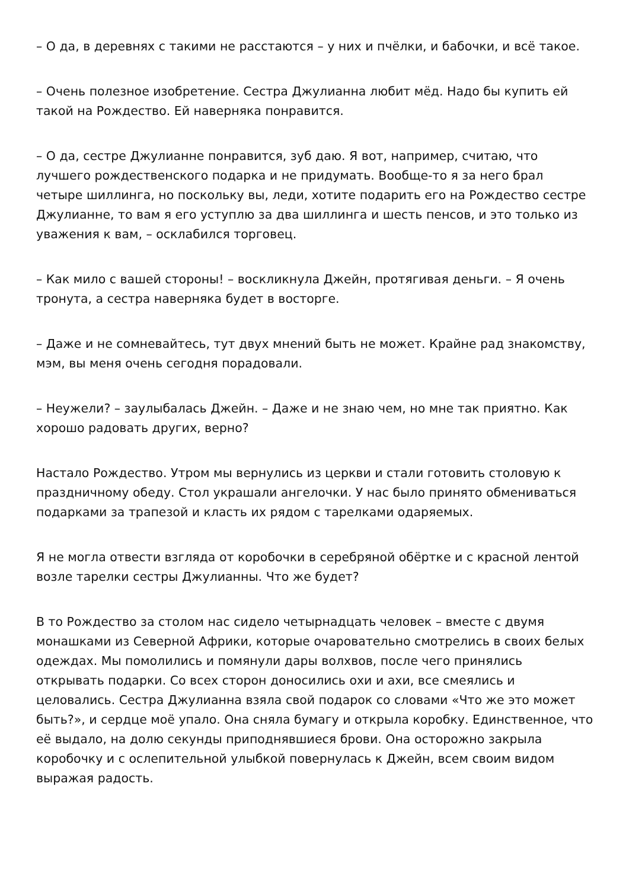– О да, в деревнях с такими не расстаются – у них и пчёлки, и бабочки, и всё такое.
– Очень полезное изобретение. Сестра Джулианна любит мёд. Надо бы купить ей такой на Рождество. Ей наверняка понравится.
– О да, сестре Джулианне понравится, зуб даю. Я вот, например, считаю, что лучшего рождественского подарка и не придумать. Вообще-то я за него брал четыре шиллинга, но поскольку вы, леди, хотите подарить его на Рождество сестре Джулианне, то вам я его уступлю за два шиллинга и шесть пенсов, и это только из уважения к вам, – осклабился торговец.
– Как мило с вашей стороны! – воскликнула Джейн, протягивая деньги. – Я очень тронута, а сестра наверняка будет в восторге.
– Даже и не сомневайтесь, тут двух мнений быть не может. Крайне рад знакомству, мэм, вы меня очень сегодня порадовали.
– Неужели? – заулыбалась Джейн. – Даже и не знаю чем, но мне так приятно. Как хорошо радовать других, верно?
Настало Рождество. Утром мы вернулись из церкви и стали готовить столовую к праздничному обеду. Стол украшали ангелочки. У нас было принято обмениваться подарками за трапезой и класть их рядом с тарелками одаряемых.
Я не могла отвести взгляда от коробочки в серебряной обёртке и с красной лентой возле тарелки сестры Джулианны. Что же будет?
В то Рождество за столом нас сидело четырнадцать человек – вместе с двумя монашками из Северной Африки, которые очаровательно смотрелись в своих белых одеждах. Мы помолились и помянули дары волхвов, после чего принялись открывать подарки. Со всех сторон доносились охи и ахи, все смеялись и целовались. Сестра Джулианна взяла свой подарок со словами «Что же это может быть?», и сердце моё упало. Она сняла бумагу и открыла коробку. Единственное, что её выдало, на долю секунды приподнявшиеся брови. Она осторожно закрыла коробочку и с ослепительной улыбкой повернулась к Джейн, всем своим видом выражая радость.